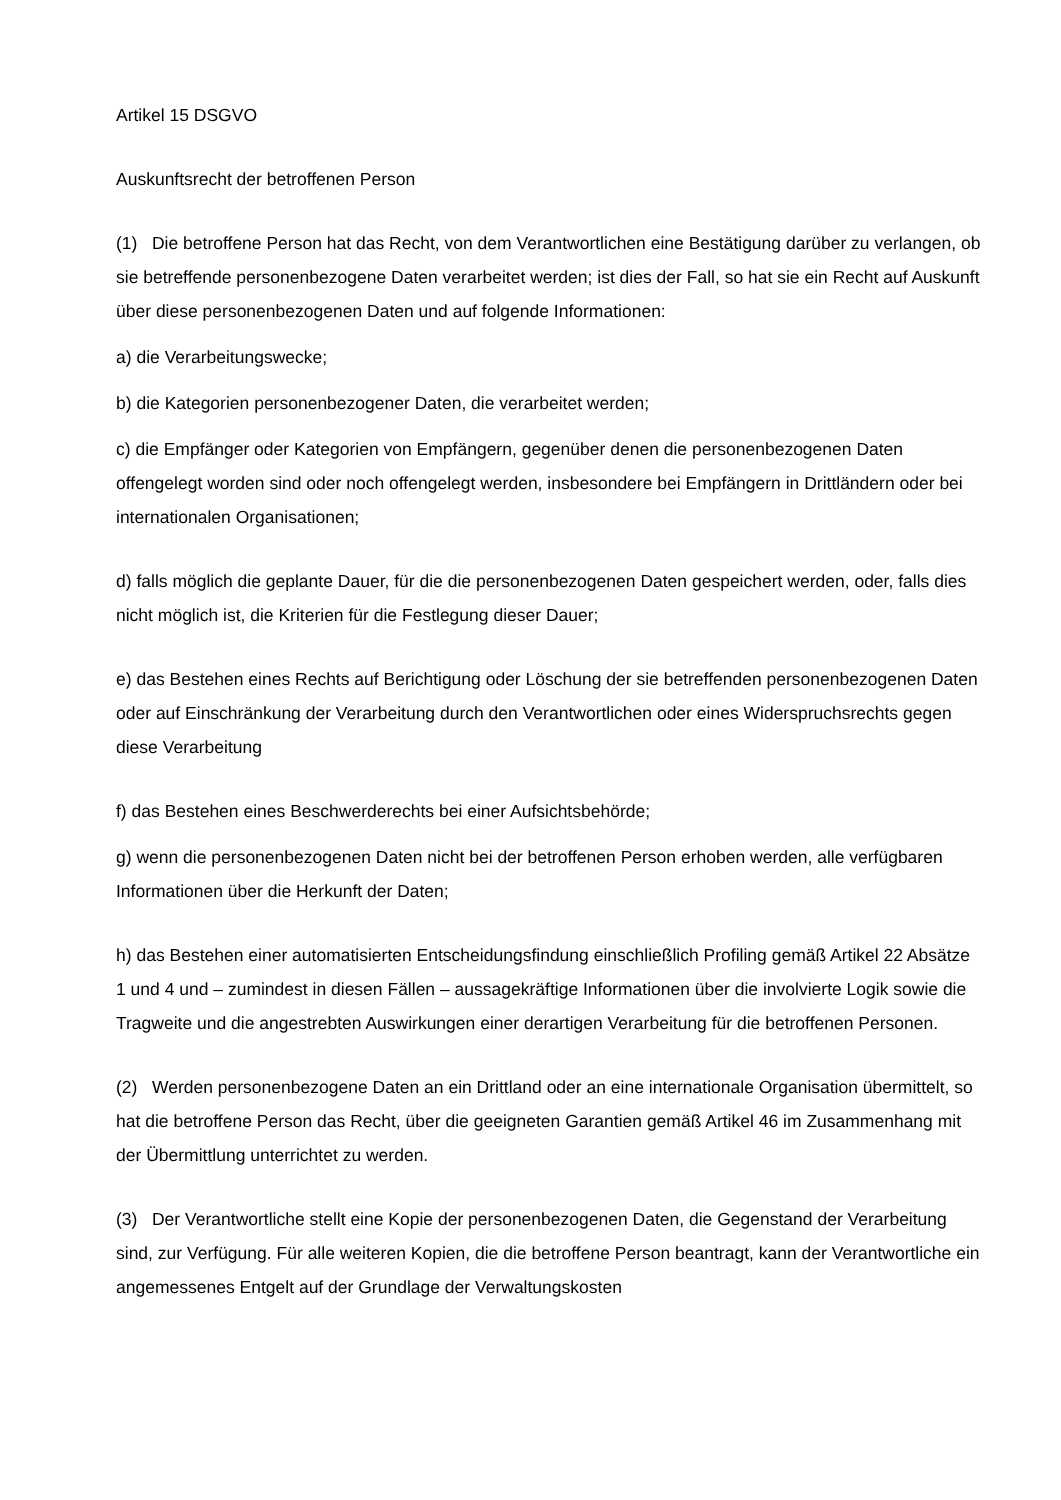Artikel 15 DSGVO
Auskunftsrecht der betroffenen Person
(1) Die betroffene Person hat das Recht, von dem Verantwortlichen eine Bestätigung darüber zu verlangen, ob sie betreffende personenbezogene Daten verarbeitet werden; ist dies der Fall, so hat sie ein Recht auf Auskunft über diese personenbezogenen Daten und auf folgende Informationen:
a) die Verarbeitungswecke;
b) die Kategorien personenbezogener Daten, die verarbeitet werden;
c) die Empfänger oder Kategorien von Empfängern, gegenüber denen die personenbezogenen Daten offengelegt worden sind oder noch offengelegt werden, insbesondere bei Empfängern in Drittländern oder bei internationalen Organisationen;
d) falls möglich die geplante Dauer, für die die personenbezogenen Daten gespeichert werden, oder, falls dies nicht möglich ist, die Kriterien für die Festlegung dieser Dauer;
e) das Bestehen eines Rechts auf Berichtigung oder Löschung der sie betreffenden personenbezogenen Daten oder auf Einschränkung der Verarbeitung durch den Verantwortlichen oder eines Widerspruchsrechts gegen diese Verarbeitung
f) das Bestehen eines Beschwerderechts bei einer Aufsichtsbehörde;
g) wenn die personenbezogenen Daten nicht bei der betroffenen Person erhoben werden, alle verfügbaren Informationen über die Herkunft der Daten;
h) das Bestehen einer automatisierten Entscheidungsfindung einschließlich Profiling gemäß Artikel 22 Absätze 1 und 4 und – zumindest in diesen Fällen – aussagekräftige Informationen über die involvierte Logik sowie die Tragweite und die angestrebten Auswirkungen einer derartigen Verarbeitung für die betroffenen Personen.
(2) Werden personenbezogene Daten an ein Drittland oder an eine internationale Organisation übermittelt, so hat die betroffene Person das Recht, über die geeigneten Garantien gemäß Artikel 46 im Zusammenhang mit der Übermittlung unterrichtet zu werden.
(3) Der Verantwortliche stellt eine Kopie der personenbezogenen Daten, die Gegenstand der Verarbeitung sind, zur Verfügung. Für alle weiteren Kopien, die die betroffene Person beantragt, kann der Verantwortliche ein angemessenes Entgelt auf der Grundlage der Verwaltungskosten